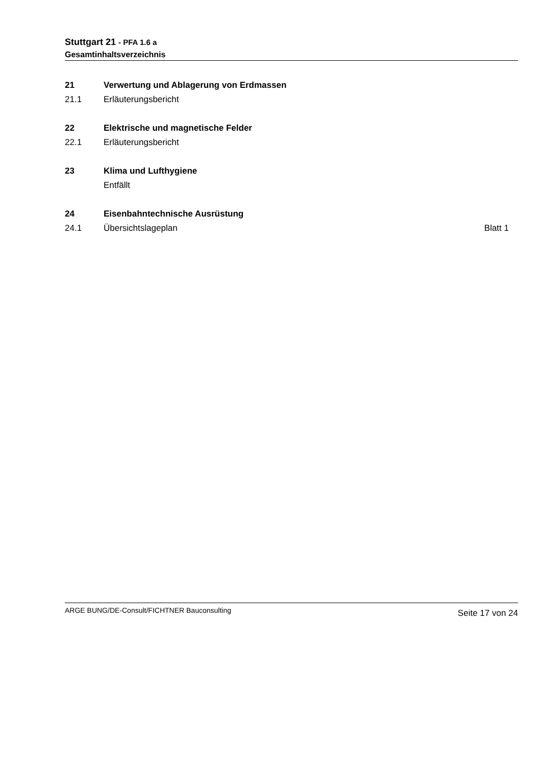Stuttgart 21 - PFA 1.6 a
Gesamtinhaltsverzeichnis
21 Verwertung und Ablagerung von Erdmassen
21.1 Erläuterungsbericht
22 Elektrische und magnetische Felder
22.1 Erläuterungsbericht
23 Klima und Lufthygiene
Entfällt
24 Eisenbahntechnische Ausrüstung
24.1 Übersichtslageplan Blatt 1
ARGE BUNG/DE-Consult/FICHTNER Bauconsulting Seite 17 von 24